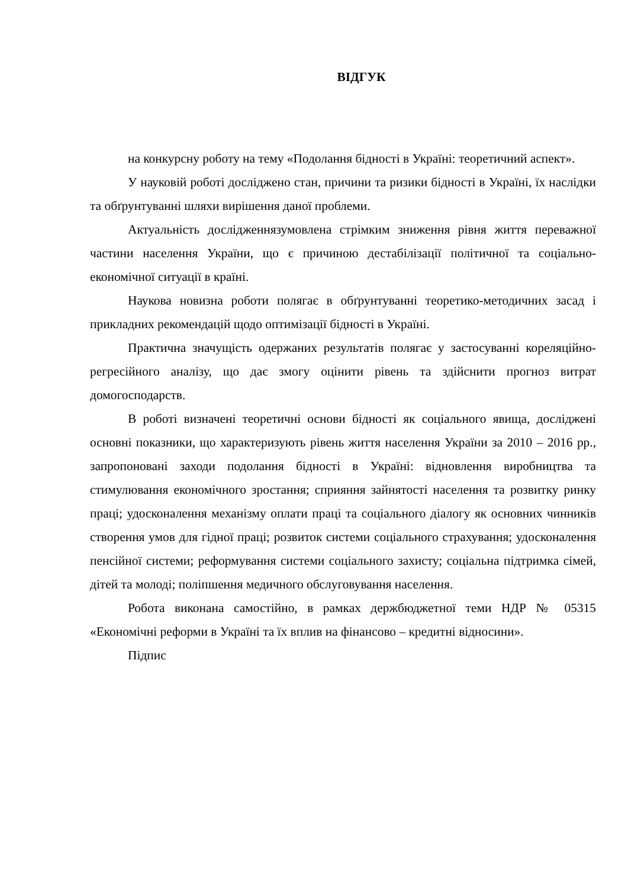ВІДГУК
на конкурсну роботу на тему «Подолання бідності в Україні: теоретичний аспект».
У науковій роботі досліджено стан, причини та ризики бідності в Україні, їх наслідки та обґрунтуванні шляхи вирішення даної проблеми.
Актуальність дослідженнязумовлена стрімким зниження рівня життя переважної частини населення України, що є причиною дестабілізації політичної та соціально- економічної ситуації в країні.
Наукова новизна роботи полягає в обґрунтуванні теоретико-методичних засад і прикладних рекомендацій щодо оптимізації бідності в Україні.
Практична значущість одержаних результатів полягає у застосуванні кореляційно-регресійного аналізу, що дає змогу оцінити рівень та здійснити прогноз витрат домогосподарств.
В роботі визначені теоретичні основи бідності як соціального явища, досліджені основні показники, що характеризують рівень життя населення України за 2010 – 2016 рр., запропоновані заходи подолання бідності в Україні: відновлення виробництва та стимулювання економічного зростання; сприяння зайнятості населення та розвитку ринку праці; удосконалення механізму оплати праці та соціального діалогу як основних чинників створення умов для гідної праці; розвиток системи соціального страхування; удосконалення пенсійної системи; реформування системи соціального захисту; соціальна підтримка сімей, дітей та молоді; поліпшення медичного обслуговування населення.
Робота виконана самостійно, в рамках держбюджетної теми НДР № 05315 «Економічні реформи в Україні та їх вплив на фінансово – кредитні відносини».
Підпис